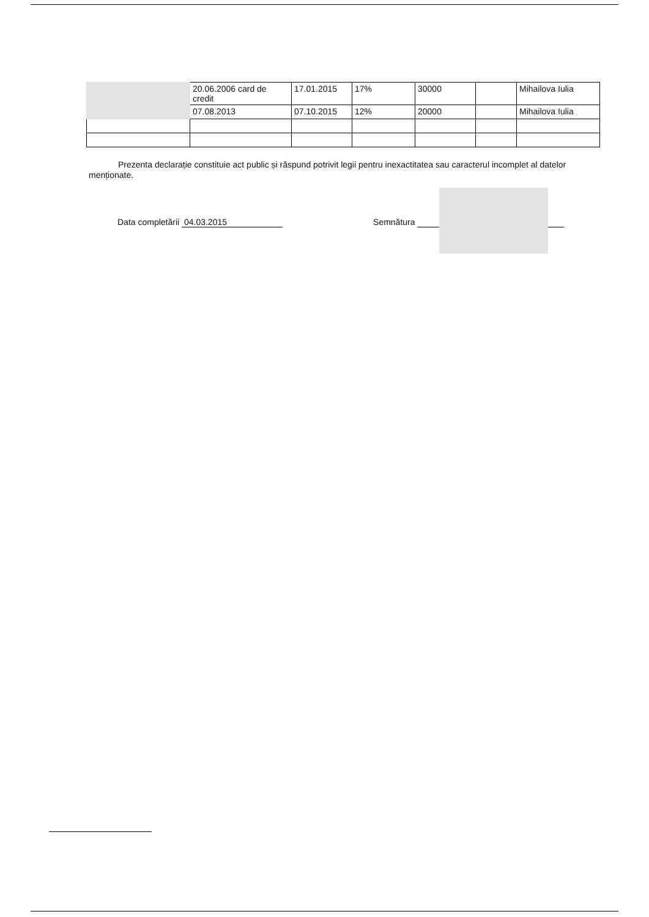| | 20.06.2006 card de credit | 17.01.2015 | 17% | 30000 | | Mihailova Iulia |
| | 07.08.2013 | 07.10.2015 | 12% | 20000 | | Mihailova Iulia |
Prezenta declarație constituie act public și răspund potrivit legii pentru inexactitatea sau caracterul incomplet al datelor menționate.
Data completării 04.03.2015 Semnătura